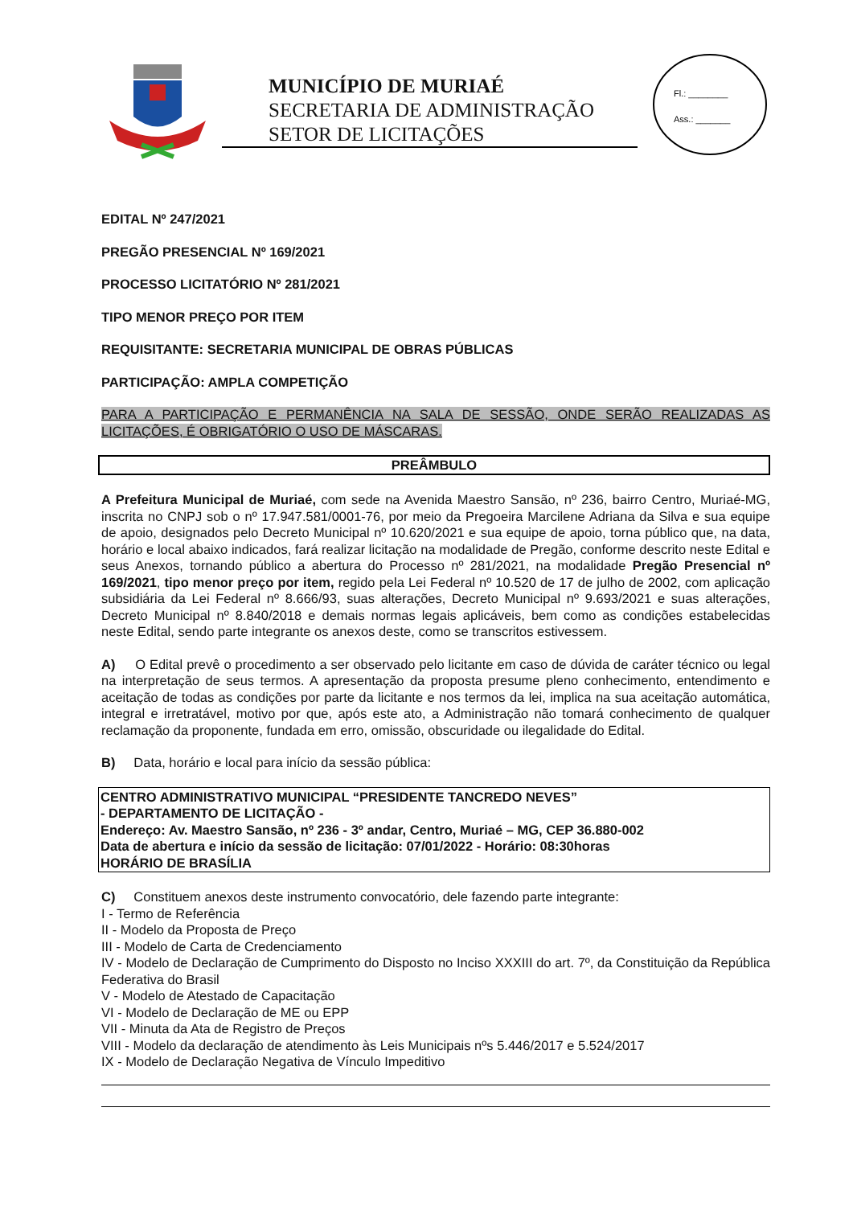MUNICÍPIO DE MURIAÉ
SECRETARIA DE ADMINISTRAÇÃO
SETOR DE LICITAÇÕES
Fl.: ________
Ass.: _______
EDITAL Nº 247/2021
PREGÃO PRESENCIAL Nº 169/2021
PROCESSO LICITATÓRIO Nº 281/2021
TIPO MENOR PREÇO POR ITEM
REQUISITANTE: SECRETARIA MUNICIPAL DE OBRAS PÚBLICAS
PARTICIPAÇÃO: AMPLA COMPETIÇÃO
PARA A PARTICIPAÇÃO E PERMANÊNCIA NA SALA DE SESSÃO, ONDE SERÃO REALIZADAS AS LICITAÇÕES, É OBRIGATÓRIO O USO DE MÁSCARAS.
PREÂMBULO
A Prefeitura Municipal de Muriaé, com sede na Avenida Maestro Sansão, nº 236, bairro Centro, Muriaé-MG, inscrita no CNPJ sob o nº 17.947.581/0001-76, por meio da Pregoeira Marcilene Adriana da Silva e sua equipe de apoio, designados pelo Decreto Municipal nº 10.620/2021 e sua equipe de apoio, torna público que, na data, horário e local abaixo indicados, fará realizar licitação na modalidade de Pregão, conforme descrito neste Edital e seus Anexos, tornando público a abertura do Processo nº 281/2021, na modalidade Pregão Presencial nº 169/2021, tipo menor preço por item, regido pela Lei Federal nº 10.520 de 17 de julho de 2002, com aplicação subsidiária da Lei Federal nº 8.666/93, suas alterações, Decreto Municipal nº 9.693/2021 e suas alterações, Decreto Municipal nº 8.840/2018 e demais normas legais aplicáveis, bem como as condições estabelecidas neste Edital, sendo parte integrante os anexos deste, como se transcritos estivessem.
A) O Edital prevê o procedimento a ser observado pelo licitante em caso de dúvida de caráter técnico ou legal na interpretação de seus termos. A apresentação da proposta presume pleno conhecimento, entendimento e aceitação de todas as condições por parte da licitante e nos termos da lei, implica na sua aceitação automática, integral e irretratável, motivo por que, após este ato, a Administração não tomará conhecimento de qualquer reclamação da proponente, fundada em erro, omissão, obscuridade ou ilegalidade do Edital.
B) Data, horário e local para início da sessão pública:
CENTRO ADMINISTRATIVO MUNICIPAL “PRESIDENTE TANCREDO NEVES”
- DEPARTAMENTO DE LICITAÇÃO -
Endereço: Av. Maestro Sansão, nº 236 - 3º andar, Centro, Muriaé – MG, CEP 36.880-002
Data de abertura e início da sessão de licitação: 07/01/2022 - Horário: 08:30horas
HORÁRIO DE BRASÍLIA
C) Constituem anexos deste instrumento convocatório, dele fazendo parte integrante:
I - Termo de Referência
II - Modelo da Proposta de Preço
III - Modelo de Carta de Credenciamento
IV - Modelo de Declaração de Cumprimento do Disposto no Inciso XXXIII do art. 7º, da Constituição da República Federativa do Brasil
V - Modelo de Atestado de Capacitação
VI - Modelo de Declaração de ME ou EPP
VII - Minuta da Ata de Registro de Preços
VIII - Modelo da declaração de atendimento às Leis Municipais nºs 5.446/2017 e 5.524/2017
IX - Modelo de Declaração Negativa de Vínculo Impeditivo